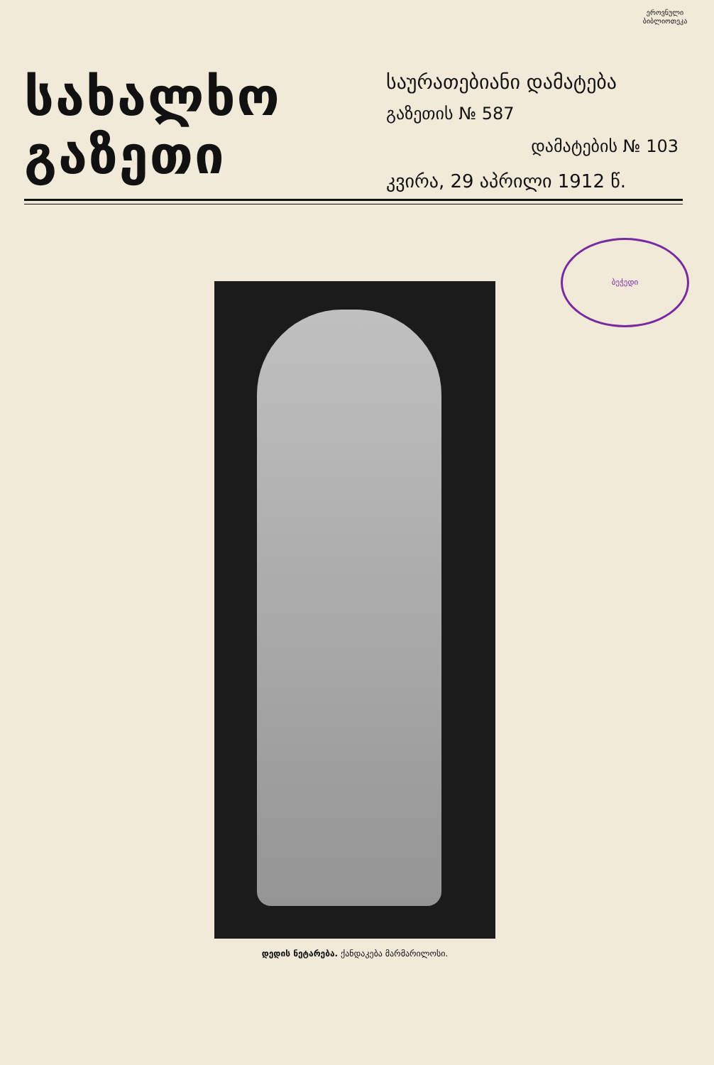ეროვნული ბიბლიოთეკა
სახალხო გაზეთი
საურათებიანი დამატება
გაზეთის № 587
დამატების № 103
კვირა, 29 აპრილი 1912 წ.
ბეჭედი
დედის ნეტარება. ქანდაკება მარმარილოსი.